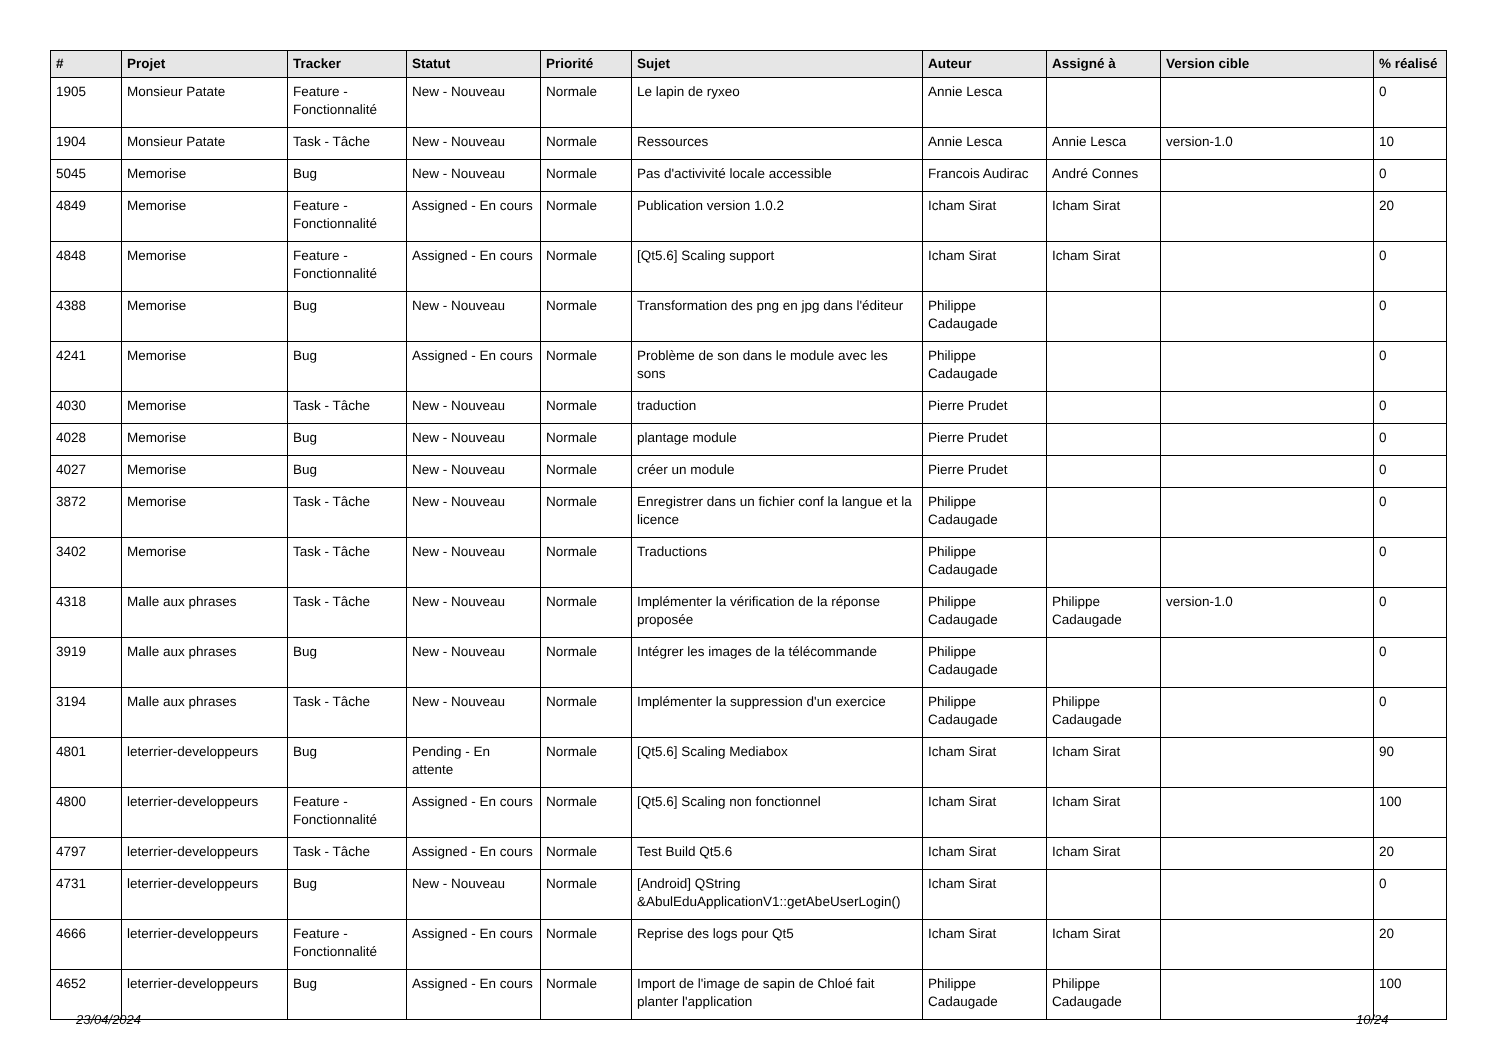| # | Projet | Tracker | Statut | Priorité | Sujet | Auteur | Assigné à | Version cible | % réalisé |
| --- | --- | --- | --- | --- | --- | --- | --- | --- | --- |
| 1905 | Monsieur Patate | Feature - Fonctionnalité | New - Nouveau | Normale | Le lapin de ryxeo | Annie Lesca | | | 0 |
| 1904 | Monsieur Patate | Task - Tâche | New - Nouveau | Normale | Ressources | Annie Lesca | Annie Lesca | version-1.0 | 10 |
| 5045 | Memorise | Bug | New - Nouveau | Normale | Pas d'activivité locale accessible | Francois Audirac | André Connes | | 0 |
| 4849 | Memorise | Feature - Fonctionnalité | Assigned - En cours | Normale | Publication version 1.0.2 | Icham Sirat | Icham Sirat | | 20 |
| 4848 | Memorise | Feature - Fonctionnalité | Assigned - En cours | Normale | [Qt5.6] Scaling support | Icham Sirat | Icham Sirat | | 0 |
| 4388 | Memorise | Bug | New - Nouveau | Normale | Transformation des png en jpg dans l'éditeur | Philippe Cadaugade | | | 0 |
| 4241 | Memorise | Bug | Assigned - En cours | Normale | Problème de son dans le module avec les sons | Philippe Cadaugade | | | 0 |
| 4030 | Memorise | Task - Tâche | New - Nouveau | Normale | traduction | Pierre Prudet | | | 0 |
| 4028 | Memorise | Bug | New - Nouveau | Normale | plantage module | Pierre Prudet | | | 0 |
| 4027 | Memorise | Bug | New - Nouveau | Normale | créer un module | Pierre Prudet | | | 0 |
| 3872 | Memorise | Task - Tâche | New - Nouveau | Normale | Enregistrer dans un fichier conf la langue et la licence | Philippe Cadaugade | | | 0 |
| 3402 | Memorise | Task - Tâche | New - Nouveau | Normale | Traductions | Philippe Cadaugade | | | 0 |
| 4318 | Malle aux phrases | Task - Tâche | New - Nouveau | Normale | Implémenter la vérification de la réponse proposée | Philippe Cadaugade | Philippe Cadaugade | version-1.0 | 0 |
| 3919 | Malle aux phrases | Bug | New - Nouveau | Normale | Intégrer les images de la télécommande | Philippe Cadaugade | | | 0 |
| 3194 | Malle aux phrases | Task - Tâche | New - Nouveau | Normale | Implémenter la suppression d'un exercice | Philippe Cadaugade | Philippe Cadaugade | | 0 |
| 4801 | leterrier-developpeurs | Bug | Pending - En attente | Normale | [Qt5.6] Scaling Mediabox | Icham Sirat | Icham Sirat | | 90 |
| 4800 | leterrier-developpeurs | Feature - Fonctionnalité | Assigned - En cours | Normale | [Qt5.6] Scaling non fonctionnel | Icham Sirat | Icham Sirat | | 100 |
| 4797 | leterrier-developpeurs | Task - Tâche | Assigned - En cours | Normale | Test Build Qt5.6 | Icham Sirat | Icham Sirat | | 20 |
| 4731 | leterrier-developpeurs | Bug | New - Nouveau | Normale | [Android] QString &AbulEduApplicationV1::getAbeUserLogin() | Icham Sirat | | | 0 |
| 4666 | leterrier-developpeurs | Feature - Fonctionnalité | Assigned - En cours | Normale | Reprise des logs pour Qt5 | Icham Sirat | Icham Sirat | | 20 |
| 4652 | leterrier-developpeurs | Bug | Assigned - En cours | Normale | Import de l'image de sapin de Chloé fait planter l'application | Philippe Cadaugade | Philippe Cadaugade | | 100 |
23/04/2024 10/24